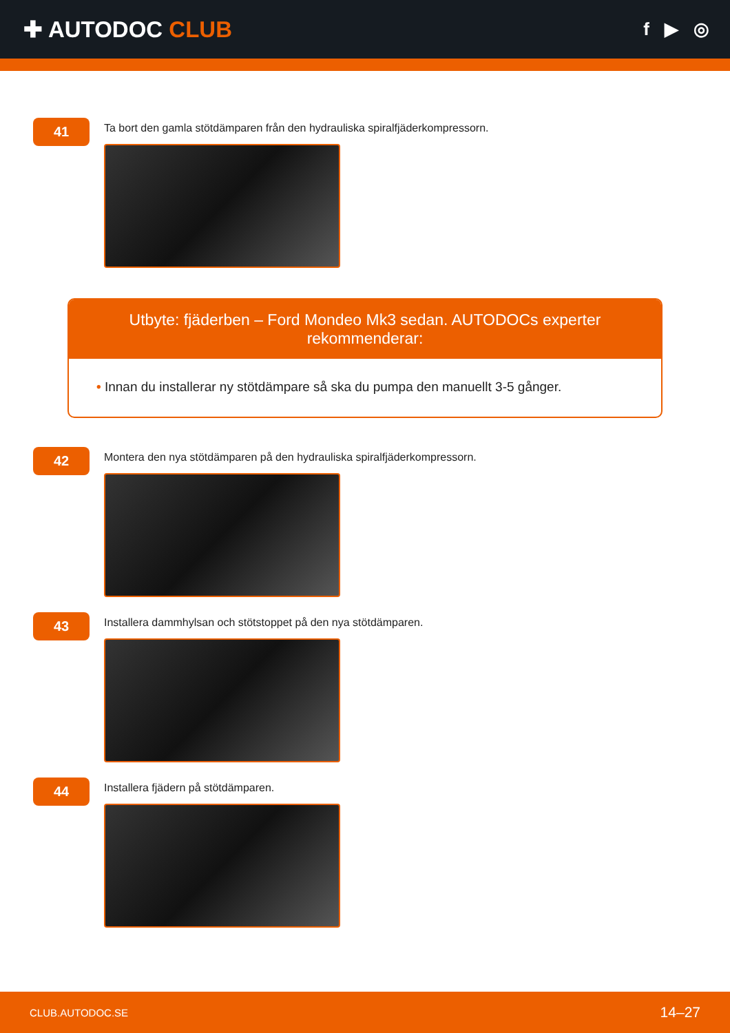✚ AUTODOC CLUB
f ▶ ◎
41
Ta bort den gamla stötdämparen från den hydrauliska spiralfjäderkompressorn.
Utbyte: fjäderben – Ford Mondeo Mk3 sedan. AUTODOCs experter rekommenderar:
• Innan du installerar ny stötdämpare så ska du pumpa den manuellt 3-5 gånger.
42
Montera den nya stötdämparen på den hydrauliska spiralfjäderkompressorn.
43
Installera dammhylsan och stötstoppet på den nya stötdämparen.
44
Installera fjädern på stötdämparen.
CLUB.AUTODOC.SE 14–27